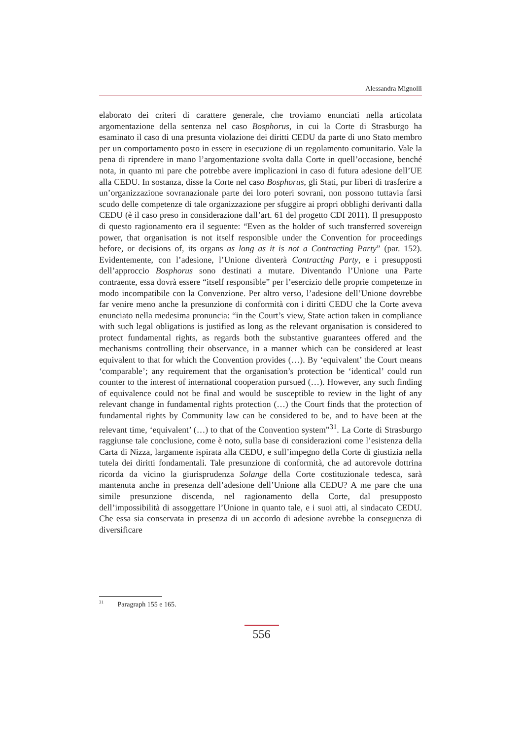Alessandra Mignolli
elaborato dei criteri di carattere generale, che troviamo enunciati nella articolata argomentazione della sentenza nel caso Bosphorus, in cui la Corte di Strasburgo ha esaminato il caso di una presunta violazione dei diritti CEDU da parte di uno Stato membro per un comportamento posto in essere in esecuzione di un regolamento comunitario. Vale la pena di riprendere in mano l’argomentazione svolta dalla Corte in quell’occasione, benché nota, in quanto mi pare che potrebbe avere implicazioni in caso di futura adesione dell’UE alla CEDU. In sostanza, disse la Corte nel caso Bosphorus, gli Stati, pur liberi di trasferire a un’organizzazione sovranazionale parte dei loro poteri sovrani, non possono tuttavia farsi scudo delle competenze di tale organizzazione per sfuggire ai propri obblighi derivanti dalla CEDU (è il caso preso in considerazione dall’art. 61 del progetto CDI 2011). Il presupposto di questo ragionamento era il seguente: “Even as the holder of such transferred sovereign power, that organisation is not itself responsible under the Convention for proceedings before, or decisions of, its organs as long as it is not a Contracting Party” (par. 152). Evidentemente, con l’adesione, l’Unione diventerà Contracting Party, e i presupposti dell’approccio Bosphorus sono destinati a mutare. Diventando l’Unione una Parte contraente, essa dovrà essere “itself responsible” per l’esercizio delle proprie competenze in modo incompatibile con la Convenzione. Per altro verso, l’adesione dell’Unione dovrebbe far venire meno anche la presunzione di conformità con i diritti CEDU che la Corte aveva enunciato nella medesima pronuncia: “in the Court’s view, State action taken in compliance with such legal obligations is justified as long as the relevant organisation is considered to protect fundamental rights, as regards both the substantive guarantees offered and the mechanisms controlling their observance, in a manner which can be considered at least equivalent to that for which the Convention provides (…). By ‘equivalent’ the Court means ‘comparable’; any requirement that the organisation’s protection be ‘identical’ could run counter to the interest of international cooperation pursued (…). However, any such finding of equivalence could not be final and would be susceptible to review in the light of any relevant change in fundamental rights protection (…) the Court finds that the protection of fundamental rights by Community law can be considered to be, and to have been at the relevant time, ‘equivalent’ (…) to that of the Convention system”<sup>31</sup>. La Corte di Strasburgo raggiunse tale conclusione, come è noto, sulla base di considerazioni come l’esistenza della Carta di Nizza, largamente ispirata alla CEDU, e sull’impegno della Corte di giustizia nella tutela dei diritti fondamentali. Tale presunzione di conformità, che ad autorevole dottrina ricorda da vicino la giurisprudenza Solange della Corte costituzionale tedesca, sarà mantenuta anche in presenza dell’adesione dell’Unione alla CEDU? A me pare che una simile presunzione discenda, nel ragionamento della Corte, dal presupposto dell’impossibilità di assoggettare l’Unione in quanto tale, e i suoi atti, al sindacato CEDU. Che essa sia conservata in presenza di un accordo di adesione avrebbe la conseguenza di diversificare
<sup>31</sup> Paragraph 155 e 165.
556